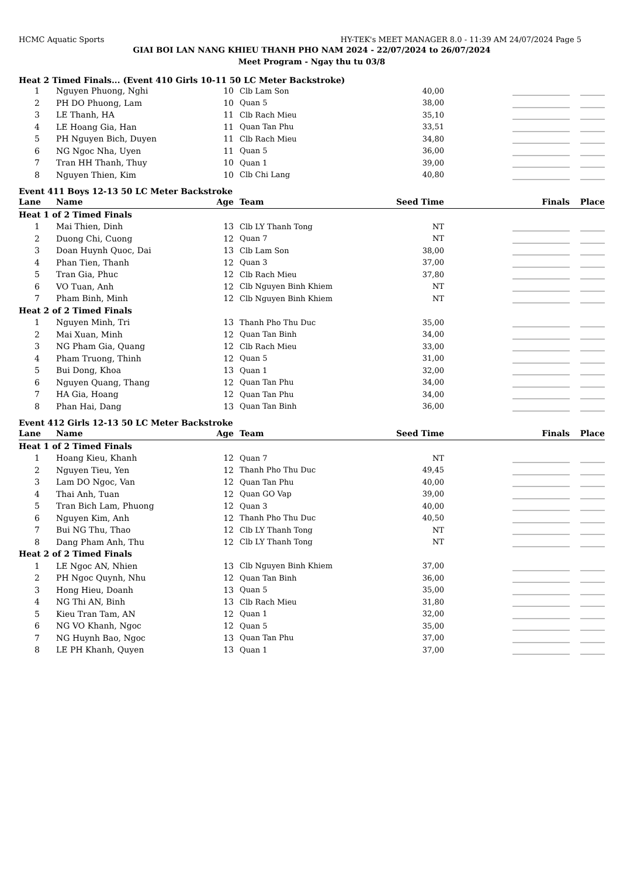HCMC Aquatic Sports HY-TEK's MEET MANAGER 8.0 - 11:39 AM 24/07/2024 Page 5
GIAI BOI LAN NANG KHIEU THANH PHO NAM 2024 - 22/07/2024 to 26/07/2024
Meet Program - Ngay thu tu 03/8
Heat 2 Timed Finals... (Event 410 Girls 10-11 50 LC Meter Backstroke)
| 1 | Nguyen Phuong, Nghi | 10 | Clb Lam Son | 40,00 | ______________ | ______ |
| 2 | PH DO Phuong, Lam | 10 | Quan 5 | 38,00 | ______________ | ______ |
| 3 | LE Thanh, HA | 11 | Clb Rach Mieu | 35,10 | ______________ | ______ |
| 4 | LE Hoang Gia, Han | 11 | Quan Tan Phu | 33,51 | ______________ | ______ |
| 5 | PH Nguyen Bich, Duyen | 11 | Clb Rach Mieu | 34,80 | ______________ | ______ |
| 6 | NG Ngoc Nha, Uyen | 11 | Quan 5 | 36,00 | ______________ | ______ |
| 7 | Tran HH Thanh, Thuy | 10 | Quan 1 | 39,00 | ______________ | ______ |
| 8 | Nguyen Thien, Kim | 10 | Clb Chi Lang | 40,80 | ______________ | ______ |
Event 411 Boys 12-13 50 LC Meter Backstroke
| Lane | Name | Age | Team | Seed Time | Finals | Place |
| --- | --- | --- | --- | --- | --- | --- |
| Heat 1 of 2 Timed Finals | | | | | | |
| 1 | Mai Thien, Dinh | 13 | Clb LY Thanh Tong | NT | ______________ | ______ |
| 2 | Duong Chi, Cuong | 12 | Quan 7 | NT | ______________ | ______ |
| 3 | Doan Huynh Quoc, Dai | 13 | Clb Lam Son | 38,00 | ______________ | ______ |
| 4 | Phan Tien, Thanh | 12 | Quan 3 | 37,00 | ______________ | ______ |
| 5 | Tran Gia, Phuc | 12 | Clb Rach Mieu | 37,80 | ______________ | ______ |
| 6 | VO Tuan, Anh | 12 | Clb Nguyen Binh Khiem | NT | ______________ | ______ |
| 7 | Pham Binh, Minh | 12 | Clb Nguyen Binh Khiem | NT | ______________ | ______ |
| Heat 2 of 2 Timed Finals | | | | | | |
| 1 | Nguyen Minh, Tri | 13 | Thanh Pho Thu Duc | 35,00 | ______________ | ______ |
| 2 | Mai Xuan, Minh | 12 | Quan Tan Binh | 34,00 | ______________ | ______ |
| 3 | NG Pham Gia, Quang | 12 | Clb Rach Mieu | 33,00 | ______________ | ______ |
| 4 | Pham Truong, Thinh | 12 | Quan 5 | 31,00 | ______________ | ______ |
| 5 | Bui Dong, Khoa | 13 | Quan 1 | 32,00 | ______________ | ______ |
| 6 | Nguyen Quang, Thang | 12 | Quan Tan Phu | 34,00 | ______________ | ______ |
| 7 | HA Gia, Hoang | 12 | Quan Tan Phu | 34,00 | ______________ | ______ |
| 8 | Phan Hai, Dang | 13 | Quan Tan Binh | 36,00 | ______________ | ______ |
Event 412 Girls 12-13 50 LC Meter Backstroke
| Lane | Name | Age | Team | Seed Time | Finals | Place |
| --- | --- | --- | --- | --- | --- | --- |
| Heat 1 of 2 Timed Finals | | | | | | |
| 1 | Hoang Kieu, Khanh | 12 | Quan 7 | NT | ______________ | ______ |
| 2 | Nguyen Tieu, Yen | 12 | Thanh Pho Thu Duc | 49,45 | ______________ | ______ |
| 3 | Lam DO Ngoc, Van | 12 | Quan Tan Phu | 40,00 | ______________ | ______ |
| 4 | Thai Anh, Tuan | 12 | Quan GO Vap | 39,00 | ______________ | ______ |
| 5 | Tran Bich Lam, Phuong | 12 | Quan 3 | 40,00 | ______________ | ______ |
| 6 | Nguyen Kim, Anh | 12 | Thanh Pho Thu Duc | 40,50 | ______________ | ______ |
| 7 | Bui NG Thu, Thao | 12 | Clb LY Thanh Tong | NT | ______________ | ______ |
| 8 | Dang Pham Anh, Thu | 12 | Clb LY Thanh Tong | NT | ______________ | ______ |
| Heat 2 of 2 Timed Finals | | | | | | |
| 1 | LE Ngoc AN, Nhien | 13 | Clb Nguyen Binh Khiem | 37,00 | ______________ | ______ |
| 2 | PH Ngoc Quynh, Nhu | 12 | Quan Tan Binh | 36,00 | ______________ | ______ |
| 3 | Hong Hieu, Doanh | 13 | Quan 5 | 35,00 | ______________ | ______ |
| 4 | NG Thi AN, Binh | 13 | Clb Rach Mieu | 31,80 | ______________ | ______ |
| 5 | Kieu Tran Tam, AN | 12 | Quan 1 | 32,00 | ______________ | ______ |
| 6 | NG VO Khanh, Ngoc | 12 | Quan 5 | 35,00 | ______________ | ______ |
| 7 | NG Huynh Bao, Ngoc | 13 | Quan Tan Phu | 37,00 | ______________ | ______ |
| 8 | LE PH Khanh, Quyen | 13 | Quan 1 | 37,00 | ______________ | ______ |